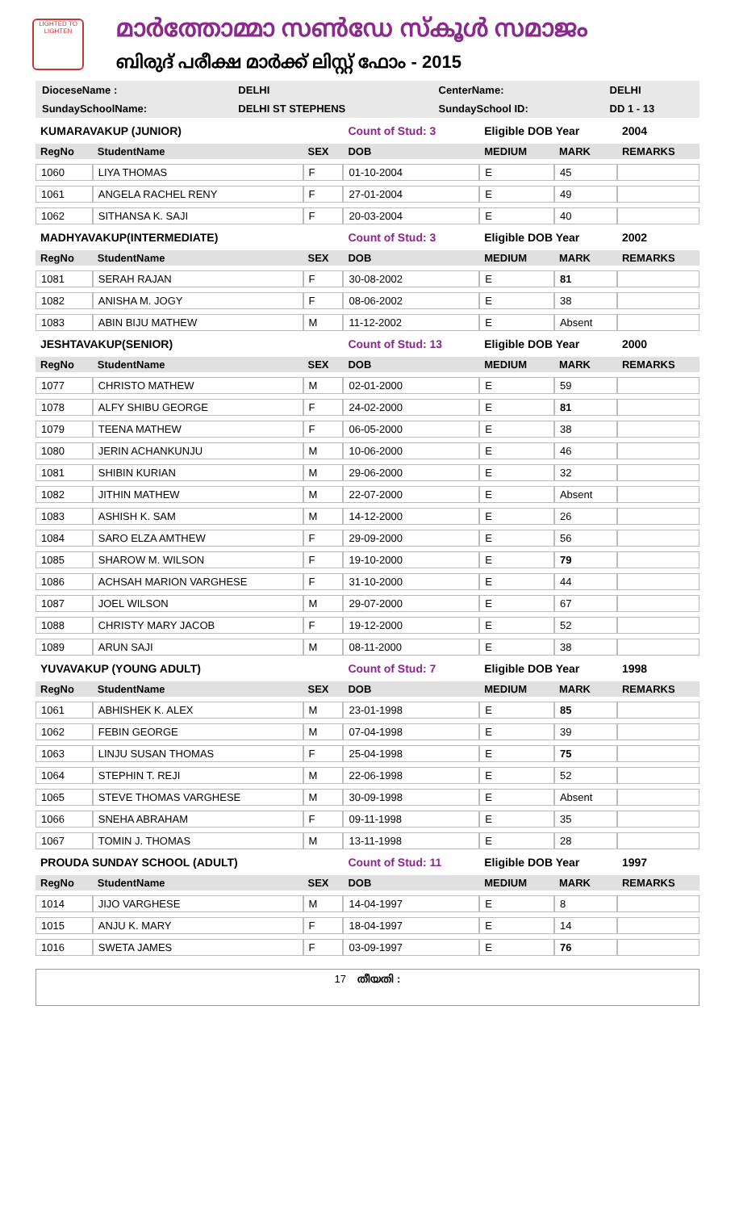LIGHTED TO LIGHTEN
മാർത്തോമ്മാ സൺഡേ സ്കൂൾ സമാജം
ബിരുദ് പരീക്ഷ മാർക്ക് ലിസ്റ്റ് ഫോം - 2015
| DioceseName : | DELHI | CenterName: | DELHI |
| SundaySchoolName: | DELHI ST STEPHENS | SundaySchool ID: | DD 1 - 13 |
| KUMARAVAKUP (JUNIOR) | | | Count of Stud: 3 | Eligible DOB Year | | 2004 |
| RegNo | StudentName | SEX | DOB | MEDIUM | MARK | REMARKS |
| 1060 | LIYA THOMAS | F | 01-10-2004 | E | 45 | |
| 1061 | ANGELA RACHEL RENY | F | 27-01-2004 | E | 49 | |
| 1062 | SITHANSA K. SAJI | F | 20-03-2004 | E | 40 | |
| MADHYAVAKUP(INTERMEDIATE) | | | Count of Stud: 3 | Eligible DOB Year | | 2002 |
| RegNo | StudentName | SEX | DOB | MEDIUM | MARK | REMARKS |
| 1081 | SERAH RAJAN | F | 30-08-2002 | E | 81 | |
| 1082 | ANISHA M. JOGY | F | 08-06-2002 | E | 38 | |
| 1083 | ABIN BIJU MATHEW | M | 11-12-2002 | E | Absent | |
| JESHTAVAKUP(SENIOR) | | | Count of Stud: 13 | Eligible DOB Year | | 2000 |
| RegNo | StudentName | SEX | DOB | MEDIUM | MARK | REMARKS |
| 1077 | CHRISTO MATHEW | M | 02-01-2000 | E | 59 | |
| 1078 | ALFY SHIBU GEORGE | F | 24-02-2000 | E | 81 | |
| 1079 | TEENA MATHEW | F | 06-05-2000 | E | 38 | |
| 1080 | JERIN ACHANKUNJU | M | 10-06-2000 | E | 46 | |
| 1081 | SHIBIN KURIAN | M | 29-06-2000 | E | 32 | |
| 1082 | JITHIN MATHEW | M | 22-07-2000 | E | Absent | |
| 1083 | ASHISH K. SAM | M | 14-12-2000 | E | 26 | |
| 1084 | SARO ELZA AMTHEW | F | 29-09-2000 | E | 56 | |
| 1085 | SHAROW M. WILSON | F | 19-10-2000 | E | 79 | |
| 1086 | ACHSAH MARION VARGHESE | F | 31-10-2000 | E | 44 | |
| 1087 | JOEL WILSON | M | 29-07-2000 | E | 67 | |
| 1088 | CHRISTY MARY JACOB | F | 19-12-2000 | E | 52 | |
| 1089 | ARUN SAJI | M | 08-11-2000 | E | 38 | |
| YUVAVAKUP (YOUNG ADULT) | | | Count of Stud: 7 | Eligible DOB Year | | 1998 |
| RegNo | StudentName | SEX | DOB | MEDIUM | MARK | REMARKS |
| 1061 | ABHISHEK K. ALEX | M | 23-01-1998 | E | 85 | |
| 1062 | FEBIN GEORGE | M | 07-04-1998 | E | 39 | |
| 1063 | LINJU SUSAN THOMAS | F | 25-04-1998 | E | 75 | |
| 1064 | STEPHIN T. REJI | M | 22-06-1998 | E | 52 | |
| 1065 | STEVE THOMAS VARGHESE | M | 30-09-1998 | E | Absent | |
| 1066 | SNEHA ABRAHAM | F | 09-11-1998 | E | 35 | |
| 1067 | TOMIN J. THOMAS | M | 13-11-1998 | E | 28 | |
| PROUDA SUNDAY SCHOOL (ADULT) | | | Count of Stud: 11 | Eligible DOB Year | | 1997 |
| RegNo | StudentName | SEX | DOB | MEDIUM | MARK | REMARKS |
| 1014 | JIJO VARGHESE | M | 14-04-1997 | E | 8 | |
| 1015 | ANJU K. MARY | F | 18-04-1997 | E | 14 | |
| 1016 | SWETA JAMES | F | 03-09-1997 | E | 76 | |
17 തീയതി :